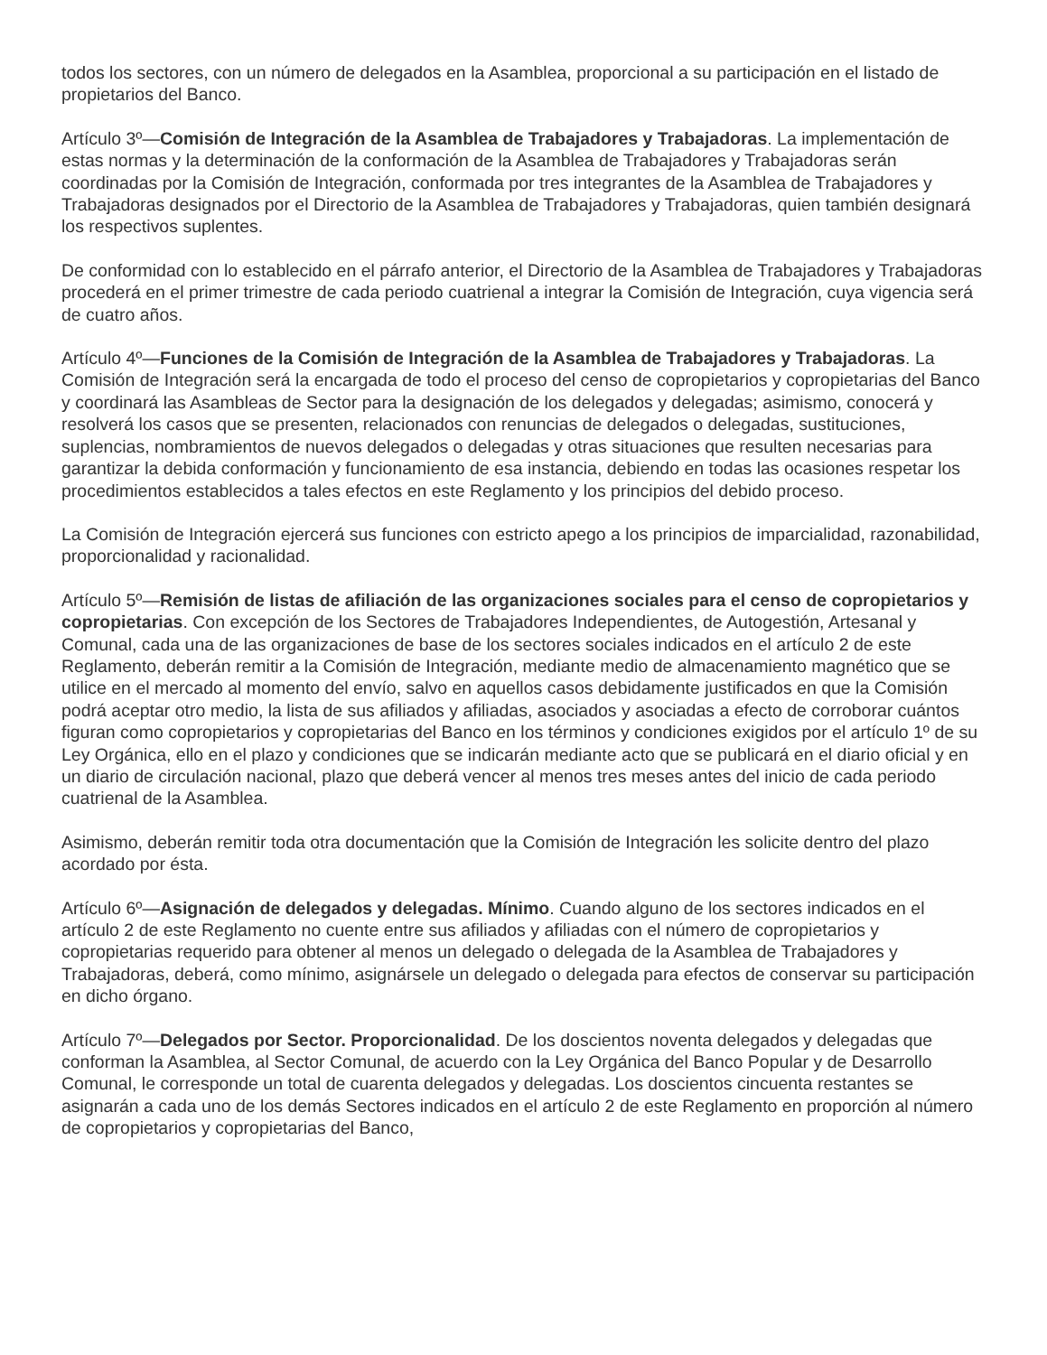todos los sectores, con un número de delegados en la Asamblea, proporcional a su participación en el listado de propietarios del Banco.
Artículo 3º—Comisión de Integración de la Asamblea de Trabajadores y Trabajadoras. La implementación de estas normas y la determinación de la conformación de la Asamblea de Trabajadores y Trabajadoras serán coordinadas por la Comisión de Integración, conformada por tres integrantes de la Asamblea de Trabajadores y Trabajadoras designados por el Directorio de la Asamblea de Trabajadores y Trabajadoras, quien también designará los respectivos suplentes.
De conformidad con lo establecido en el párrafo anterior, el Directorio de la Asamblea de Trabajadores y Trabajadoras procederá en el primer trimestre de cada periodo cuatrienal a integrar la Comisión de Integración, cuya vigencia será de cuatro años.
Artículo 4º—Funciones de la Comisión de Integración de la Asamblea de Trabajadores y Trabajadoras. La Comisión de Integración será la encargada de todo el proceso del censo de copropietarios y copropietarias del Banco y coordinará las Asambleas de Sector para la designación de los delegados y delegadas; asimismo, conocerá y resolverá los casos que se presenten, relacionados con renuncias de delegados o delegadas, sustituciones, suplencias, nombramientos de nuevos delegados o delegadas y otras situaciones que resulten necesarias para garantizar la debida conformación y funcionamiento de esa instancia, debiendo en todas las ocasiones respetar los procedimientos establecidos a tales efectos en este Reglamento y los principios del debido proceso.
La Comisión de Integración ejercerá sus funciones con estricto apego a los principios de imparcialidad, razonabilidad, proporcionalidad y racionalidad.
Artículo 5º—Remisión de listas de afiliación de las organizaciones sociales para el censo de copropietarios y copropietarias. Con excepción de los Sectores de Trabajadores Independientes, de Autogestión, Artesanal y Comunal, cada una de las organizaciones de base de los sectores sociales indicados en el artículo 2 de este Reglamento, deberán remitir a la Comisión de Integración, mediante medio de almacenamiento magnético que se utilice en el mercado al momento del envío, salvo en aquellos casos debidamente justificados en que la Comisión podrá aceptar otro medio, la lista de sus afiliados y afiliadas, asociados y asociadas a efecto de corroborar cuántos figuran como copropietarios y copropietarias del Banco en los términos y condiciones exigidos por el artículo 1º de su Ley Orgánica, ello en el plazo y condiciones que se indicarán mediante acto que se publicará en el diario oficial y en un diario de circulación nacional, plazo que deberá vencer al menos tres meses antes del inicio de cada periodo cuatrienal de la Asamblea.
Asimismo, deberán remitir toda otra documentación que la Comisión de Integración les solicite dentro del plazo acordado por ésta.
Artículo 6º—Asignación de delegados y delegadas. Mínimo. Cuando alguno de los sectores indicados en el artículo 2 de este Reglamento no cuente entre sus afiliados y afiliadas con el número de copropietarios y copropietarias requerido para obtener al menos un delegado o delegada de la Asamblea de Trabajadores y Trabajadoras, deberá, como mínimo, asignársele un delegado o delegada para efectos de conservar su participación en dicho órgano.
Artículo 7º—Delegados por Sector. Proporcionalidad. De los doscientos noventa delegados y delegadas que conforman la Asamblea, al Sector Comunal, de acuerdo con la Ley Orgánica del Banco Popular y de Desarrollo Comunal, le corresponde un total de cuarenta delegados y delegadas. Los doscientos cincuenta restantes se asignarán a cada uno de los demás Sectores indicados en el artículo 2 de este Reglamento en proporción al número de copropietarios y copropietarias del Banco,